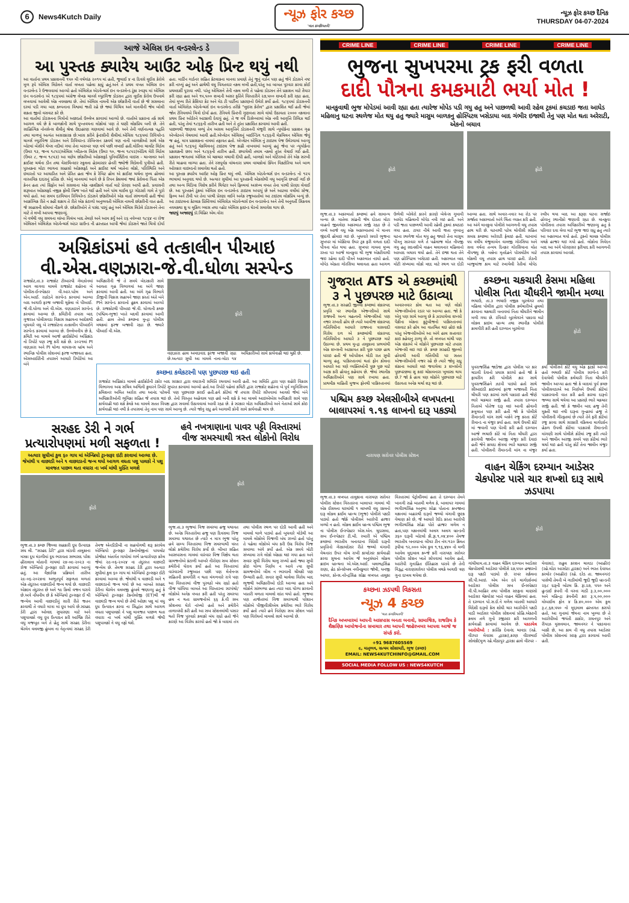6 News4Kutch Daily
ન્યૂઝ ફોર કચ્છ
'વાત કચ્છીયતની'
ન્યૂઝ ફોર કચ્છ દૈનિક
THURSDAY 04-07-2024
આજે એલિસ ઇન વન્ડરલેન્ડ ડે
આ પુસ્તક ક્યારેય આઉટ ઓફ પ્રિન્ટ થયું નથી
આ વાર્તાના પ્રથમ પ્રકાશનની ૧૫૦ મી વર્ષગાંઠ ૨૦૧૫ માં હતી, જુલાઈ ૪ ના દિવસે લુઈસ કેરોલે મૂળ રૂપે એલિસ લિડેલને વાર્તા લખતા પહેલા કહ્યું હતું.અને તે પ્રથમ વખત એલિસ ઇન વન્ડરલેન્ડ રે ઉજવવામાં આવ્યો હતો એલિસેઝ એડવેન્ચર્સ ઇન વન્ડરલેન્ડ ટૂંકા સ્વરૂપ માં એલિસ ઇન વન્ડરલેન્ડ એ ૧૮૬૫માં અંગ્રેજ લેખક ચાર્લ્સ લ્યુટવિજ ડોડસન દ્વારા લુઈસ કેરોલ ઉપનામે લખવામાં આવેલી એક નવલકથા છે. તેમાં એલિસ નામની એક છોકરીની વાર્તા છે જે સસલાના દરમાં પડી ગયા બાદ કલ્પનાના વિશ્વમાં જતી રહે છે જ્યાં વિચિત્ર અને માનવીની જેમ બોલી શકતા જીવો વસવાટ કરે છે.
આ વાર્તામાં ડોડસનના મિત્રોનો અછડતો ઉલ્લેખ કરવામાં આવ્યો છે. વાર્તાએ પ્રકારના તર્ક સાથે આગળ વધે છે કે બાળકોની સાથે પુખ્તવયના લોકોમાં પણ તે ઘણી લોકપ્રિય બની છે. તેને સાહિત્યિક નોનસેન્સ શૈલીનું શ્રેષ્ઠ ઉદાહરણ ગણવામાં આવે છે. અને તેની વર્ણનાત્મક પદ્ધતિ તથા માળખું અત્યંત અસરકારક છે.ખાસ કરીને ફેન્ટસીની શૈલીમાં.એલિસ ૧૮૬૫માં રિવિયરેન્ડ ચાર્લ્સ લ્યુટવિજ ડોડસન અને રિવિયરન્ડ રોબિન્સન ડકવર્થ ત્રણ નાની બાળકીઓ સાથે એક બોટમાં બેસીને થેમ્સ નદીમાં ગયા તેના બરાબર ત્રણ વર્ષ પછી લખાઈ હતી.લોરિના ચાર્લોટ લિડેલ (ઉંમર ૧૩, જન્મ ૧૮૫૨)એલિસ પ્લીઝન્સ લિડેલ (ઉંમર ૧૦, જન્મ ૧૮૫૨)એડિથ મેરી લિડેલ (ઉંમર ૮, જન્મ ૧૮૫૩) આ ત્રણેય છોકરીઓ ઓક્સફર્ડ યુનિવર્સિટીના વાઇસ - ચાન્સલર અને ક્રાઈસ્ટ ચર્ચના ડીન તથા વેસ્ટમિન્સ્ટર સ્કૂલના હેડમાસ્ટર હેનરી જ્યોર્જ લિડેલની પુત્રીઓ હતી. પુસ્તકના મોટા ભાગના સાહસો ઓક્સફર્ડ અને ક્રાઈસ્ટ ચર્ચ ખાતેના લોકો, પરિસ્થિતિ અને ઇમારતો પર આધારિત અને પ્રેરિત હતા જેમ કે રેબિટ હોલ એ ક્રાઈસ્ટ ચર્ચના મુખ્ય હોલમાં વાસ્તવિક દાદરાનું પ્રતિક છે. એવું માનવામાં આવે છે કે રિપન કેથ્રલમાં જ્યાં કેરોલના પિતા એક કેનન હતા ત્યાં ગ્રિફોન અને સસલાના એક નકશીકામે વાર્તા માટે પ્રેરણા આપી હતી. પ્રવાસની શરૂઆત ઓક્સફર્ડ નજીક ફોલી બ્રિજ ખાતે થઈ હતી અને પાંચ માઈલ દૂર ગોડસ્ટો ગામે તે પૂરો થયો હતો. આ સમય દરમિયાન રિવિયરેન્ડ ડોડસને છોકરીઓને એક વાર્તા સંભળાવી હતી જેમાં આકસ્મિક રીતે ન કહી શકાય તે રીતે એક કંટાળો અનુભવતી એલિસ નામની છોકરીની વાત હતી. જે સાહસની શોધમાં નીકળે છે. છોકરીઓને તે પસંદ પડ્યું હતું અને એલિસ લિડેલે ડોડસનને તેના માટે તે લખી આપવા જણાવ્યું.
બે વર્ષથી વધુ સમયના લાંબા વિલંબ બાદ તેમણે અને આમ કર્યું અને ૨૬ નવેમ્બર ૧૮૬૪ ના રોજ એલિસને એલિસેઝ એડવેન્ચર્સ અંડર ગ્રાઉન્ડ ની હસ્તપ્રત આપી જેમાં ડોડસને જાતે ચિત્રો દોર્યા હતા. માર્ટિન ગાર્ડનર સહિત કેટલાકના માનવા પ્રમાણે તેનું જૂનું વર્ઝન પણ હતું જેને ડોડસને નષ્ટ કરી નાખ્યું હતું અને હાથેથી વધુ વિગતવાર નકલ લખી હતી,પરંતુ આ બાબત પૂરવાર કરવા કોઈ પ્રથમદર્શી પૂરાવા નથી. પરંતુ એલિસને તેની નકલ મળી તે પહેલા ડોડસન તેને પ્રકાશન માટે તૈયાર કરી રહ્યા હતા અને ૧૫,૫૦૦ શબ્દની અસર કૃતિને વિસ્તારીને ૨૭,૫૦૦ શબ્દની કરી રહ્યા હતા, તેમાં મુખ્ય રીતે કેશિયર કેટ અને મેડ ટી પાર્ટીના પ્રકરણનો ઉમેરો કર્યો હતો. ૧૮૬૫માં ડોડસનની વાર્તા એલિસેઝ એડવેન્ચર્સ ઇન વન્ડરલેન્ડ તરીકે "લુઇસ કેરોલ" દ્વારા પ્રકાશિત થઈ હતી જેમાં જોન ટેનિયલએ ચિત્રો દોર્યા હતા. ટેનિયલે પ્રિન્ટની ગુણવત્તા સામે વાંધો ઉઠાવતા ૨૦૦૦ નકલાના પ્રથમ પ્રિન્ટ ઓર્ડરને અટકાવી દેવાયું હતું. તે જ વર્ષે ડિસેમ્બરમાં એક નવી આવૃત્તિ રિલિઝ થઈ હતી, પરંતુ તેમાં ૧૮૬૬ની તારીખ હતી અને તે તુરંત પ્રકાશિત કરવામાં આવી હતી.
પાછળથી જાણવા મળ્યું તેમ અસલ આવૃત્તિને ડોડસનની મંજૂરી સાથે ન્યૂયોર્કના પ્રકાશન ગૃહ એપ્લેટનને વેચવામાં આવી હતી.એપ્લેટન એલિસનું બાઈન્ડિંગ ૧૮૬૬ની મેકમિલન એલિસ જેવું જ હતું, માત્ર પ્રકાશકના નામમાં તફાવત હતો. એપ્લેટન એલિસ નું ટાઇટલ પેજ ઉમેરવામાં આવ્યું હતું અને ૧૮૬૫નું મેકમિલનનું ટાઇટલ પેજ કાઢી નાખવામાં આવ્યું હતું જેના પર ન્યૂયોર્કના પ્રકાશકની છાપ અને ૧૮૬૬ની તારીખ હતી. છપાયેલી તમામ નકલો તુરંત વેચાઈ ગઈ હતી. પ્રકાશન જગતમાં એલિસ એ ચકચાર મચાવી દીધી હતી, બાળકો અને મોટેરાઓ તેને એક સરખી રીતે ચાહવા લાગ્યા હતા. તેને રસપૂર્વક વાંચનારા પ્રથમ વાચકોમાં ક્વિન વિક્ટોરિયા અને બાળ ઓસ્કાર વાઇલ્ડનો સમાવેશ થતો હતો.
આ પુસ્તક ક્યારેય આઉટ ઓફ પ્રિન્ટ થયું નથી. એલિસ એડવેન્ચર્સ ઇન વન્ડરલેન્ડ નો ૧૨૫ ભાષામાં અનુવાદ થયો છે. અત્યાર સુધીમાં આ પુસ્તકની એકસોથી વધુ આવૃત્તિ છપાઈ ગઈ છે તથા અન્ય મિડિયા વિશેષ કરીને થિયેટર અને ફિલ્મમાં અસંખ્ય વખત તેના પરથી પ્રેરણા લેવાઈ છે. આ પુસ્તકને ટૂંકમાં એલિસ ઇન વન્ડરલેન્ડ ટાઇટલ અપાયું છે અને આટલા વર્ષોમાં સ્ટેજ, ફિલ્મ અને ટીવી પર તેના પરથી પ્રેરણા લઈને અનેક રજૂઆતોમાં આ ટાઇટલ લોકપ્રિય બન્યું છે. આ ટાઇટલના કેટલાક પ્રિન્ટિંગમાં એલિસેઝ એડવેન્ચર્સ ઇન વન્ડરલેન્ડ અને તેની અનુવર્તી સિકવલ નવલકથા થ્રુ ધ લૂકિંગ ગ્લાસ તથા વ્હોટ એલિસ ફાઇન્ડ ધેરનો સમાવેશ થાય છે.
જાણ્યું અજાણ્યું ડૉ.મિહિર એમ.વોરા
અગ્નિકાંડમાં હવે તત્કાલીન પીઆઇ
વી.એસ.વણઝારા-જે.વી.ધોળા સસ્પેન્ડ
રાજકોટ,તા.૩ રાજકોટ ટીઆરપી ગેમઝોનમાં આગ લાગવા મામલે રાજકોટ શહેરના બે પોલીસ-ઈન્સ્પેક્ટર વી.આર.પટેલ અને એન.આઈ. રાઠોડને સસ્પેન્ડ કરવામાં આવ્યા બાદ અગાઉ ફરજ બજાવી ચૂકેલા બે પીઆઈ. જે.વી.ધોળા અને વી.એસ. વણઝારાને સસ્પેન્ડ કરવામાં આવ્યા છે. કમિટીની તપાસ બાદ ગુજરાત પોલીસવડા વિકાસ સહાયના આદેશથી બુધવારે વધુ બે રાજકોટના તત્કાલીન પીઆઈને સસ્પેન્ડ કરવામાં આવ્યા છે. ઉલ્લેખનીય છે કે, કમિટી આ મામલે આજે હાઈકોર્ટમાં અગ્નિકાંડ નો રિપોર્ટ પણ રજૂ કરી શકે છે. ૨૦૨૧માં PI વણઝારા અને PI ધોળા લાયસન્સ બ્રાંચ અને સ્થાનિક પોલીસ સ્ટેશનમાં ફરજ બજાવતા હતા. એસઆઈટીની તપાસને આધારે રિપોર્ટમાં આ બંને
અધિકારીની જે તે સમયે બેદરકારી સામે આવતા ગૃહ વિભાગમાં આ અંગે જાણ કરવામાં આવી હતી. આ અંગે ગૃહ વિભાગે ડીજીપી વિકાસ સહાયને જાણ કરતાં અંતે બંને PIને સસ્પેન્ડ કરવાનો હુકમ કરવામાં આવ્યો છે. રાજકોટથી પીઆઇ જે.વી. ધોળાની કચ્છ (પશ્ચિમ-ભુજ) ખાતે બદલી કરવામાં આવી હતી. હાલ તેઓ કચ્છના મુન્દ્રા પોલીસ મથકમાં ફરજ બજાવી રહ્યા છે. જ્યારે પીઆઈ વી.એસ.
ફોટો
વણઝારા હાલ અમદાવાદ ફરજ બજાવી રહ્યા છે.અત્યાર સુધી આ મામલે નાના-મોટા ૧૪ અધિકારીઓ સામે કાર્યવાહી થઇ ચુકી છે.
કચ્છના કલેકટરની પણ પુછપરછ થઇ હતી
રાજકોટ અગ્નિકાંડ મામલે હાઈકોર્ટની ટકોર બાદ સરકાર દ્વારા વધારાની સમિતિ રચવામાં આવી હતી. આ સમિતિ દ્વારા પણ શહેરી વિકાસ વિભાગના અગ્ર સચિવ અશ્વિની કુમારને રિપોર્ટ સુપરત કરવામાં આવ્યો હતો.આ રિપોર્ટ પહેલાં કમિટી દ્વારા રાજકોટ શહેરના બે પૂર્વ મ્યુનિસિપલ કમિશનર અમિત અરોરા તથા આનંદ પટેલની પણ પૂછપરછ કરાઈ હતી.હવે કોર્ટમાં જે તપાસ રીપોર્ટ સોંપવામાં આવશે જેમાં બંને અધિકારીઓની ભૂમિકા સહિત જે તપાસ થઇ છે. તેનો વિસ્તૃત અહેવાલ પણ હશે બની શકે કે આ મામલે આઇએએસ અધિકારી સામે પણ કાર્યવાહી થઇ શકે કેમકે આ મામલે સતત વિપક્ષ દ્વારા સવાલો ઉઠાવવામાં આવી રહ્યા છે. કે સરકાર મોટા અધિકારીઓ અને નેતાઓ સામે કોઇ કાર્યવાહી થઇ નથી કે તપાસમાં તેનુ નામ પણ સામે આવ્યુ છે. ત્યારે જોવુ રહ્યુ હવે આગામી કોની સામે કાર્યવાહી થાય છે.
સરહદ ડેરી ને ગર્ભ પ્રત્યારોપણમાં મળી સફળતા !
અત્યાર સુધીમાં કુલ ૬૦ ગાય માં એમ્બ્રિયો ટ્રાન્સફર ઇટી કરવામાં આવ્યા છે. જેમાંથી ૫ વાછરડી અને ૧ વાછરડાનો જન્મ થયો આગળ વધતા પશુ પાલકો ને પશુ માવજત પાછળ થતા વધારા ના ખર્ચ માંથી મુક્તિ મળશે
ફોટો
ભુજ.તા.૩ કચ્છ જિલ્લા સહકારી દૂધ ઉત્પાદક સંઘ લી. "સરહદ ડેરી" દ્વારા માંડવી તાલુકાના મસ્કા દૂધ મંડળીમાં દૂધ ભરાવતા સભાસદ પરેશ હીરાલાલ મોતાની ગાયમાં ૨૪-૦૯-૨૦૨૩ ના રોજ એમ્બ્રિયો ટ્રાન્સફર ઇટી કરવામાં આવ્યું હતું. આ વૈજ્ઞાનિક પ્રક્રિયાને તારીખ ૨૯-૦૬-૨૦૨૪ના અભૂતપૂર્વ સફળતા મળતાં એક તંદુરસ્ત વાછરડીનો જન્મ થયો છે. વાછરડી એકદમ તંદુરસ્ત છે અને ૧૯ કિલો વજન ધરાવે છે.અત્રે નોંધનીય છે કે એમ્બ્રિયો ટ્રાન્સફર ઈ થી જન્મેલ આવી વાછરડીનું સારી રીતે જતન કરવાથી તે વધારે માત્રા માં દૂધ આપે છે.સરહદ ડેરી દ્વારા ઓલાદ સુધારણા માટે અને પશુપાલકો વધુ દૂધ ઉત્પાદન કરી આર્થિક રીતે વધુ મજબૂત બને તે હેતુ સાથે સરહદ ડેરીના ચેરમેન વલમજી હુંબલ ના નેતૃત્વમાં સરહદ ડેરી તેમજ એનડીડીબી ના સહયોગથી શરૂ કરાયેલ એમ્બ્રિયો ટ્રાન્સફર ટેક્નોલોજીનાં પાયલોટ પ્રોજેક્ટ અંતર્ગત ગાયોમાં ગર્ભ પ્રત્યારોપણ કરેલ જેમાં ૨૯-૦૬-૨૦૨૪ ના તંદુરસ્ત વાછરડી જન્મેલ છે. તેમજ સરહદ ડેરી દ્વારા અત્યાર સુધીમાં કુલ ૬૦ ગાય માં એમ્બ્રિયો ટ્રાન્સફર ઈટી કરવામાં આવ્યા છે. જેમાંથી ૫ વાછરડી અને ૧ વાછરડાનો જન્મ થયો છે આ બાબતે સરહદ ડેરીના ચેરમેન વલમજી હુંબલે જણાવ્યુ હતું કે એમ્બ્રિયો ટ્રાન્સફર ટેકનોલોજી (ET)થી જે વાછરડી જન્મ થયો છે તેથી ઓછા પશુ માં વધુ દૂધ ઉત્પાદન કરવા ના સિદ્ધાંત સાથે આગળ વધતા પશુપાલકો ને પશુ માવજત પાછળ થતા વધારા ના ખર્ચ માંથી મુક્તિ મળશે જેથી પશુપાલકો ને વધુ નફો થશે.
હવે નખત્રાણાના પાવર પટ્ટી વિસ્તારમાં
વીજ સમસ્યાથી ત્રસ્ત લોકોનો વિરોધ
ફોટો
ભુજ.તા.૩ ભુજમાં વિજ સમસ્યા હજુ યથાવત છે. અનેક વિસ્તારોમા હજુ પણ દિવસમા વિજ સમસ્યા યથાવત છે ત્યારે ન માત્ર ભુજ પરંતુ હવે ગ્રામ્ય વિસ્તારમા વિજ સમસ્યાથી ત્રસ્ત લોકો કચેરીમા વિરોધ કર્યો છે. બીબર સહિત આસપાસના ગામમાં વારંવાર વિજ વિક્ષેપ થતા ગ્રામજનોએ કંટાળી આખરે નીરોણા સબ સ્ટેશન કચેરીનો ઘેરાવ કર્યો હતો આ વિસ્તારમાં વારંવારની રજુઆત પછી પણ મેન્ટેનન્સ સહિતની કામગીરી ન થતા મંગળવારે રાત્રે પણ આ વિસ્તારમાં વીજ પુરવઠો બંધ રહ્યો હતો વીજ ધાંધિયા બાબતે આ વિસ્તારના સરપંચો/લોકોએ અનેક વખત કરી હતી પરંતુ સમસ્યા હલ ન થતા ગ્રામજનોએ ૬૬ કે.વી સબ સ્ટેશનમા ધેરો નાંખ્યો હતો અને કચેરીને તાળાબંધી કરી હતી આ સબ સ્ટેશનમાંથી પસાર થતો વિજ પુરવઠો કલાકો બંધ રહ્યો હતો જેને કારણે આ વિરોધ કરાયો હતો જો કે બાદમાં તંત્ર તથા પોલીસ સ્થળ પર દોડી આવી હતી અને મામલો થાળે પાડ્યો હતો બુધવારે મોડેથી આ મામલે લોકોએ વિજળી બંધ રાખ્યો હતો પરંતુ તે પહેલા લોકોએ બંધ કરી ઉગ્ર વિરોધ વિજ સમસ્યા અંગે કર્યો હતો. એક સમયે મોટી સંખ્યામા રાત્રે લોકો એકઠા થઇ ગયા હતા અને સવાર સુધી વિરોધ ચાલુ રાખ્યો હતો જ્યા સુધી કોઇ યોગ્ય નિર્ણય ન આવે ત્યા સુધી ગ્રામજનોએ બીલ ન ભરવાની ચીમકી પણ ઉચ્ચારી હતી. સવાર સુધી ચાલેલા વિરોધ બાદ ભુજથી અધિકારીઓ દોડી આવ્યા હતા અને લોકોને સાંભળ્યા હતા ત્યાર બાદ યોગ્ય કરવાની ખાતરી મળતા મામલો શાંત થયો હતો. ભુજમા પણ તાજેતરમાં વિજ સમસ્યાથી પરેશાન લોકોએ પીજીવીસીએલ કચેરીમા ભારે વિરોધ કર્યો હતો ત્યારે હવે નિરોણા સબ સ્ટેશન ખાતે પણ વિરોધનો મામલો સામે આવ્યો છે.
CRIME LINE CRIME LINE CRIME LINE CRIME LINE
ભુજના સુખપરમા ટ્રક ફરી વળતા
દાદી પૌત્રના કમકમાટી ભર્યા મોત !
માનકુવાથી ભુજ મોપેડમાં આવી રહ્યા હતા ત્યારેજ મોપેડ પડી ગયુ હતુ અને પાછળથી આવી રહેલ ટ્રકમાં કચડાઇ જતા આધેડ મહિલાનુ ઘટના સ્થળેજ મોત થયુ હતુ જ્યારે માસુમ બાળકનુ હોસ્પિટલ ખસેડાયા બાદ ગંભીર ઇજાથી તેનુ પણ મોત થતા અરેરાટી, એકનો બચાવ
ફોટો
ફોટો
ભુજ.તા.૩ અકસ્માતો કચ્છમાં હવે સામાન્ય બન્યા છે. માતેલા સાંઢની જેમ દોડતા મોટા વાહનો જીવલેણ અકસ્માત સર્જી રહ્યા છે તે વચ્ચે આજે વધુ એક અકસ્માતમાં બે માનવ જીંદગી હોમાઇ ગઇ છે. બુધવારે સવારે ભુજના સુખપર માં એક્ટિવા ઉપર ટ્રક ફરી વળતા દાદી પૌત્રના મોત થયા હતા. સુખપર ગામના મુખ્ય રસ્તા પર આજે માનકુવા થી ભુજ એક્ટીવાથી જઇ રહેલા દાદી પૌત્રને અકસ્માત નડ્યો હતો. મોપેડ એક્તા ગોરસિયા ચલાવતા હતા આગળ ઉભેલી બોલેરો કારને કારણે બેલેન્સ ગુમાવી આધેડ મહિલાની મોપેડ નમી ગઇ હતી. અને પડી જતા પાછળથી આવી રહેલી ટ્રકમાં કચડાઇ ગયા હતા. ટાયર નીચે આવી જતા વૃધ્ધાનુ ઘટના સ્થળેજ મોત થયુ હતુ જ્યારે તેના માસુમ પૌત્રનુ સારવાર મળે તે પહેલાજ મોત નીપજી ગયુ હતુ સદનશીબે વાહન ચલાવનાર મહિલાનો આબાદ બચાવ થયો હતો. તેને ઇજા થતા તેને પણ હોસ્પિટલ ખસેડાઇ હતી. અકસ્માત બાદ મોટી સંખ્યામા લોકો મદદ માટે સ્થળ પર દોડી આવ્યા હતા. સાથે અવાર-નવાર આ રોડ પર સર્જાતા અકસ્માતો અંગે ચિંતા વ્યક્ત કરી હતી. આ અંગે માનકુવા પોલીસે આગળની વધુ તપાસ હાથ ધરી છે. ઘટનાથી પટેલ ચોવીસી સહિત સમગ્ર કચ્છમા અરેરાટી ફેલાઇ હતી. ઘટનામાં ૫૫ વર્ષીય મંજુલાબેન વાલજી ગોરસિયા અને સવા વર્ષના તન્મય દિનકર ગોરસિયાના મોત નીપજ્યુ છે. બન્નેના મૃતદેહને પોસમોર્ટમ માટે મોકલી વધુ તપાસ હાથ ધરાઇ હતી. રોડની બાજુમાંજ કામ માટે રખાયેલી રેતીમાં મોપેડ સ્લીપ થયા બાદ આ કરૂણ ઘટના સર્જાઇ હોવાનુ સ્થાનીકો જણાવી રહ્યા છે. માનકુવા પોલીસના તપાસ અધિકારીએ જણાવ્યુ હતુ કે પરિવાર દવા લેવા માટે ભુજ જઇ રહ્યુ હતુ ત્યારે આ અકસ્માત થયો હતો. ટ્રકનો ચાલક પોલીસ મથકે હાજર થઇ ગયો હતો. લોકોના નિવેદન બાદ આ અંગે ધોરણસર ફરીયાદ કરી આગળની તપાસ કરવામાં આવશે.
ગુજરાત ATS એ કચ્છમાંથી ૩ ને પુછપરછ માટે ઉઠાવ્યા
ભુજ.તા.૩ સરહદી જીલ્લા કચ્છમાં શંકાસ્પદ પ્રવૃત્તિ પર સ્થાનીક એજન્સીઓ સાથે રાજ્યની અન્ય મહત્વની એજન્સીઓ પણ નજર રાખતી હોય છે ત્યારે આવીજ શંકાસ્પદ ગતિવિધીના આધારે રાજ્યના ત્રાસવાદી વિરોધ દળ એ કચ્છમાંથી શંકાસ્પદ ગતિવિધીના આધારે ૩ ને પુછપરછ માટે ઉઠાવ્યા છે. પ્રથમ મુન્દ્રા તાલુકાના પ્રભમાંથી એક શખ્સની અટકાયત કરી પુછ પરછ હાથ ધરાઇ હતી જે ઓપરેશન મોડી રાત સુધી ચાલ્યુ હતુ. પાકિસ્તાનમાં થતાં ફોન કોલના આધારે આ ત્રણે વ્યક્તિઓની પુછ પુછ માટે અટક કરી હોવાનુ કહેવાય છે. જેમાં સ્થાનીક અધિકારીઓને પણ સાથે રખાયા હતા. પ્રાથમીક માહિતી મુજબ ફોનથી પાકિસ્તાનમાં અવારનવાર કોલ થતા આ ત્રણે લોકો એજન્સીઓના રડાર પર આવ્યા હતા. જો કે એવુ પણ સામે આવ્યુ છે કે ઝડપાયેલા શખ્સો પૈકીના એકના કુટુંબીજનો પાકિસ્તાનમાં વસવાટ કરે હોય આ વાતચિત થઇ હોઇ શકે પરંતુ એજન્સીઓએ આ અંગે હાલ સત્તાવાર કાઇ કહેવાનુ ટાળ્યુ છે. તો લખપત માંથી પણ એક શંકાએ બે લોકોને પુછપરછ માટે તપાસ એજન્સી લઇ ગઇ છે. કચ્છ સરહદી જીલ્લો હોવાથી આવી ગતિવીધી પર સતત એજન્સીઓની નજર રહે છે ત્યારે જોવુ રહ્યુ શંકાના આધારે લઇ જવાયેલા ૩ શખ્સોની પુછપરછમા શુ કાઇ ચોકાવનારા ખુલાસા થાય છે.? જો કે હાલ ત્રણ લોકોને પુછપરછ માટે ઉઠાવતા અનેક ચર્ચા શરૂ થઇ છે.
પશ્ચિમ કચ્છ એલસીબીએ લખપતના બાલાપરમાં ૧.૧૬ લાખનો દારૂ પકડ્યો
નારાયણ સરોવર પોલીસ સ્ટેશન
ભુજ.તા.૩ લખપત તાલુકાના નારાયણ સરોવર પોલીસ સ્ટેશન વિસ્તારના બાલાપર ગામમાં થી એક ઈસમના ઘરમાંથી ૧ લાખથી વધુ રકમનો દારૂ લોકલ ક્રાઈમ બ્રાન્ચ (ભુજ) પોલીસે પકડી પાડ્યો હતો જોકે પોલીસને આરોપી હાજર મળ્યો ન હતો. લોકલ ક્રાઈમ બ્રાન્ચ પશ્ચિમ ભુજ ના પોલીસ ઈન્સ્પેક્ટર એસ.એન. ચુડાસમા, સબ ઈન્સ્પેકટર ટી.બી. રબારી એ પશ્ચિમ કચ્છમાં ભારતીય બનાવટના વિદેશી દારૂની પ્રવૃત્તિનો ગેરકાયદેસર રીતે જથ્થો મંગાવી વેચનારા ઉપર વોચ રાખી કાયદેસર કાર્યવાહી કરવા સુચના આપેલ જે અનુસંધાને લોકલ ક્રાઇમ બ્રાન્ચના એ.એસ.આઈ. બલભદ્રસિંહ રાણા, હેડ કોન્સ્ટેબલ નવીનકુમાર જોષી, ધનજી આયર, કોન્સ.નરેન્દ્રસિંહ સોઢા લખપત તાલુકા વિસ્તારમાં પેટ્રોલીંગમાં હતા તે દરમ્યાન તેમને ખાનગી રાહે બાતમી મળેલ કે, બાલાપર ગામમાં ભગીરથસિંહ અનુભા સોઢા પોતાના કબજાના મકાનમાં બહારથી દારૂનો જથ્થો મંગાવી છુટક વેચાણ કરે છે, જે આધારે રેઈડ કરતા આરોપી ભગીરથસિંહ સોઢા પોતે હાજર મળેલ ન હતા,પણ મકાનમાંથી અલગ અલગ બ્રાન્ડની ૩૬૦ દારૂની બોટલો કી.રૂા.૧,૦૪,૪૦૦ તેમજ ભારતીય બનાવટના બીયર ટીન નંગ:૧૨૦ કિંમત રૂપીયા ૧૨,૦૦૦ એમ કુલ ૧,૧૬,૪૪૦ નો મળી આવેલ મુદ્દામાલ કબ્જે કરી નારાયણ સરોવર પોલીસ સ્ટેશન ખાતે સોપવામાં આવેલ હતો, આરોપી ગુનાહિત ઈતિહાસ ધરાવે છે તેની વિરૂદ્ધ નારાણસરોવર પોલીસ મથકે અગાઉ ત્રણ ગુના દાખલ થયેલા છે.
કચ્છના ઝડપથી વિકસતા
ન્યૂઝ 4 કચ્છ
'વાત કચ્છીયતની'
દૈનિક અખબારમાં આપની આસપાસ બનતા બનાવો, સામાજિક, રાજકિય કે શૈક્ષણિક આયોજનોના સમાચાર તથા આપની જાહેરખબર આપવા આજે જ સંપર્ક કરો.
+91 9687605569
૯, માતૃભવ, સત્યમ સોસાયટી, ભુજ (કચ્છ)
EMAIL: NEWS4KUTCHINFO@GMAIL.COM
SOCIAL MEDIA FOLLOW US : NEWS4KUTCH
કચ્છના ચકચારી કેસમા મહિલા પોલીસ નિતા ચૌધરીને જામીન મળ્યા
ભચાઉ, તા.૩ ભચાઉ નજીક બુટલેગર તથા મહિલા પોલીસ દ્વારા પોલીસ કર્મચારીએ હુમલો કરવાના ચકચારી બનાવમાં નિતા ચૌધરીને જામીન મળી ગયા છે. રવિવારે બુટલેગરને પકડવા માટે લોકલ ક્રાઇમ બ્રાન્ચ તથા સ્થાનીક પોલીસે કામગીરી કરી હતી દરમ્યાન બુટલેગર
ફોટો
યુવરાજસિંહ જાડેજા દ્વારા પોલીસ પર કાર ચડાવી દેવાનો પ્રયાસ કરાયો હતો જો કે ફાયરીંગ કરી પોલીસે કાર સાથે યુવરાજસિંહને ઝડપી પાડ્યો હતો સાથે સીઆઇડી ક્રાઇમમાં ફરજ બજાવતી નિતા ચૌધરી પણ કારમાં સાથે પકડાઇ હતી જેણે ભારે ચકચાર સર્જી હતી. તપાસ દરમ્યાન નિતાએ પોતેજ દારૂ લઇ આવી હોવાની કબુલાત પણ કરી હતી જો કે પોલીસે રીમાન્ડની માંગ સાથે બન્નેને રજુ કરતા કોર્ટે રીમાન્ડ ના મંજુર કર્યા હતા. સાથે ઉપલી કોર્ટ માં જવાની પણ પેરવી કરી હતી દરમ્યાન આજે ભચાઉ કોર્ટ માં નિતા ચૌધરી દ્વારા કરાયેલી જામીન અરજી મંજુર કરી દેવાઇ હતી જેને કાયદા ક્ષેત્રમાં ભારે ચકચાર સર્જી હતી. પોલીસની રીમાન્ડની માંગ ના મંજુર કર્યા પોલીસને કોર્ટે વધુ એક ફટકો આપ્યો હતો ભચાઉ કોર્ટે પોલીસ સસ્પેન્ડ કરી દેવાયેલી પોલીસ કર્મચારી નિતા ચૌધરીને જામીન આપ્યા હતા જો કે બાદમાં પુર્વ કચ્છ પોલીસવડાએ આ નિર્ણયને ઉપલી કોર્ટમાં પડકારવાની વાત કરી હતી કારમા દારૂનો જથ્થા સાથે થયેલા આ પ્રકરણે ભારે ચકચાર સર્જી હતી. જો કે જામીન બાદ હજુ તેની મુક્તી થઇ નથી દારૂના ગુન્હામાં હજુ તે પોલીસની ગીરફ્તમાં છે ત્યારે તેને ફરી કોર્ટમાં રજુ કરવા સાથે સરકારી વકિલના માર્ગદર્શન હેઠળ ઉપલી કોર્ટમા પડકારશે રીમાન્ડની માંગણી સાથે પોલીસે કોર્ટમાં રજુ કરી ત્યારે અને જામીન અરજી સમયે પણ કોર્ટમાં ભારે ચર્ચા થઇ હતી પરંતુ કોર્ટે તેના જામીન મંજુર કર્યા હતા.
વાહન ચેકિંગ દરમ્યાન આડેસર ચેકપોસ્ટ પાસે ચાર શખ્શો દારૂ સાથે ઝડપાયા
ફોટો
ગાંધીધામ.તા.૩ વાહન ચેકિંગ દરમ્યાન આડેસર ચેકપોસ્ટથી આડેસર પોલીસે ૨૭,૫૫૦ હજારનો દારૂ પકડી પાડ્યો છે. રાપર સર્કલના સી.પી.આઇ. એમ એન દવે માર્ગદર્શનમાં આડેસર પોલીસ સબ ઈન્સપેકટર વી.પી.આહિર તથા પોલીસ સ્ટાફના માણસો આડેસર ચેકપોસ્ટ ખાતે વાહન ચેકિંગમાં હતા. તે દરમ્યાન પો.સ.ઈ.ને મળેલ બાતમી આધારે વિદેશી દારૂનો કેસ શોધી ચાર આરોપીને પકડી પાડી આડેસર પોલીસ સ્ટેશનમાં પ્રોહિ.એક્ટની કલમ તળે ગુનો રજીસ્ટર કરી આગળની કાર્યવાહી કરવામાં આવેલ છે. પકડાયેલ આરોપીઓ : કાર્તિક દેવાનંદ ચાવડા (રહે. વીરપર મેવાસા દ્વારકા),કરણ વીરાભાઈ સોલંકી(મુળ રહે.મીઠાપુર દ્વારકા હાલે વીરપર - મેવાસા), રાહુલ કરશન ચાવડા (આહીર) (રહે.મોટા આસોટા દ્વારકા) અને ભરત દેવાયત કરમોર (આહીર) (રહે. દરેડ તા. જામનગર) પાસેથી તેમની બે ગાડીમાંથી જુદી જુદી બ્રાન્ડની ૨૬૮ દારૂની બોટલ કિં. રૂા.૨૭, ૫૫૦ અને હુન્ડાઈ કંપની ની વરના ગાડી રૂ.૩,૦૦,૦૦૦ અને મહિન્દ્રા કંપનીની કાર રૂ.૫,૦૦,૦૦૦ મોબાઈલ ફોન ૪ કિ.૪૦,૦૦૦ એમ કુલ રૂ.૮,૬૭,૫૫૦ નો મુદ્દામાલ હસ્તગત કરાયો હતો, આ ગુનામાં જેમના નામ ખુલ્યા છે તે આરોપીઓ જયંતી ઠાકોર, રાધનપુર અને રીયાઝ મુસલમાન, જામનગર ને પકડવાના બાકી છે, આ કામ ની વધુ તપાસ આડેસર પોલીસ સ્ટેશનમાં સ્ટાફ દ્વારા કરવામાં આવી હતી.